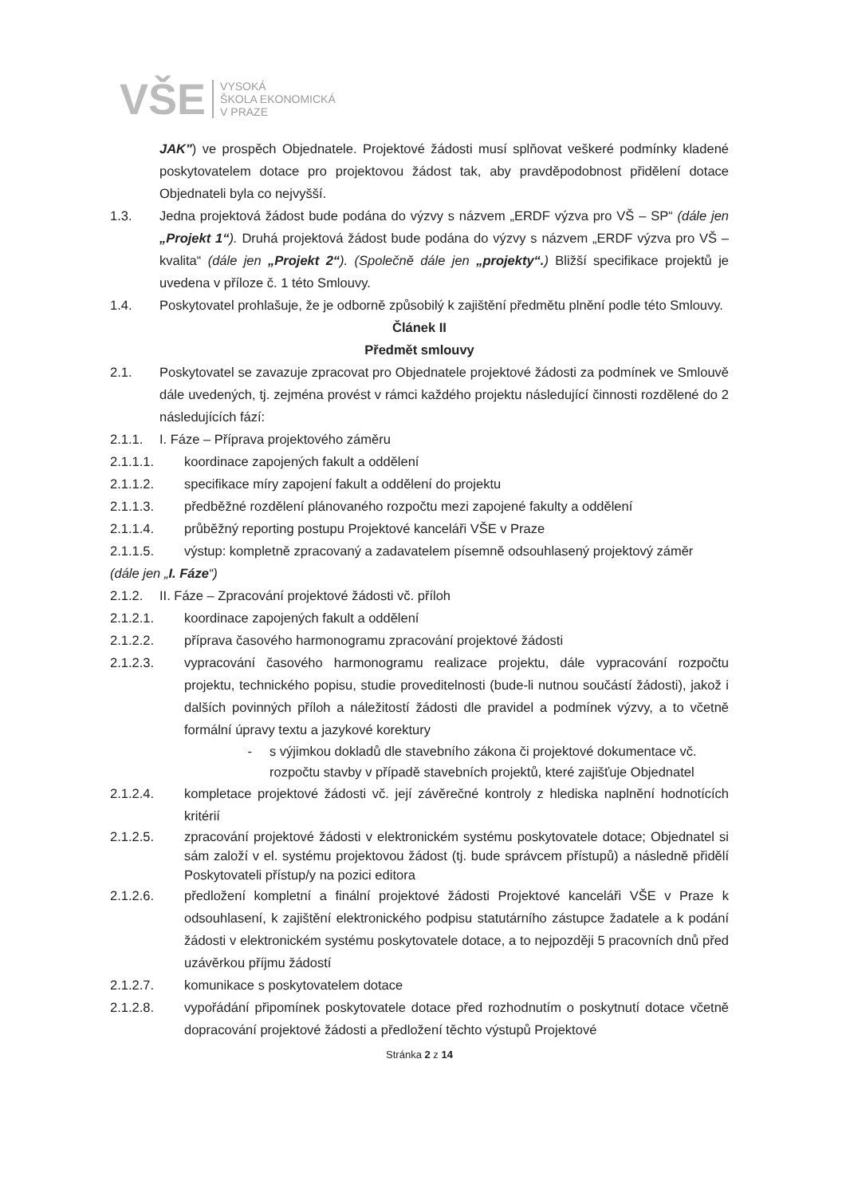VŠE
VYSOKÁ
ŠKOLA EKONOMICKÁ
V PRAZE
JAK") ve prospěch Objednatele. Projektové žádosti musí splňovat veškeré podmínky kladené poskytovatelem dotace pro projektovou žádost tak, aby pravděpodobnost přidělení dotace Objednateli byla co nejvyšší.
1.3. Jedna projektová žádost bude podána do výzvy s názvem „ERDF výzva pro VŠ – SP“ (dále jen „Projekt 1“). Druhá projektová žádost bude podána do výzvy s názvem „ERDF výzva pro VŠ – kvalita“ (dále jen „Projekt 2“). (Společně dále jen „projekty“.) Bližší specifikace projektů je uvedena v příloze č. 1 této Smlouvy.
1.4. Poskytovatel prohlašuje, že je odborně způsobilý k zajištění předmětu plnění podle této Smlouvy.
Článek II
Předmět smlouvy
2.1. Poskytovatel se zavazuje zpracovat pro Objednatele projektové žádosti za podmínek ve Smlouvě dále uvedených, tj. zejména provést v rámci každého projektu následující činnosti rozdělené do 2 následujících fází:
2.1.1. I. Fáze – Příprava projektového záměru
2.1.1.1. koordinace zapojených fakult a oddělení
2.1.1.2. specifikace míry zapojení fakult a oddělení do projektu
2.1.1.3. předběžné rozdělení plánovaného rozpočtu mezi zapojené fakulty a oddělení
2.1.1.4. průběžný reporting postupu Projektové kanceláři VŠE v Praze
2.1.1.5. výstup: kompletně zpracovaný a zadavatelem písemně odsouhlasený projektový záměr
(dále jen „I. Fáze“)
2.1.2. II. Fáze – Zpracování projektové žádosti vč. příloh
2.1.2.1. koordinace zapojených fakult a oddělení
2.1.2.2. příprava časového harmonogramu zpracování projektové žádosti
2.1.2.3. vypracování časového harmonogramu realizace projektu, dále vypracování rozpočtu projektu, technického popisu, studie proveditelnosti (bude-li nutnou součástí žádosti), jakož i dalších povinných příloh a náležitostí žádosti dle pravidel a podmínek výzvy, a to včetně formální úpravy textu a jazykové korektury
- s výjimkou dokladů dle stavebního zákona či projektové dokumentace vč. rozpočtu stavby v případě stavebních projektů, které zajišťuje Objednatel
2.1.2.4. kompletace projektové žádosti vč. její závěrečné kontroly z hlediska naplnění hodnotících kritérií
2.1.2.5. zpracování projektové žádosti v elektronickém systému poskytovatele dotace; Objednatel si sám založí v el. systému projektovou žádost (tj. bude správcem přístupů) a následně přidělí Poskytovateli přístup/y na pozici editora
2.1.2.6. předložení kompletní a finální projektové žádosti Projektové kanceláři VŠE v Praze k odsouhlasení, k zajištění elektronického podpisu statutárního zástupce žadatele a k podání žádosti v elektronickém systému poskytovatele dotace, a to nejpozději 5 pracovních dnů před uzávěrkou příjmu žádostí
2.1.2.7. komunikace s poskytovatelem dotace
2.1.2.8. vypořádání připomínek poskytovatele dotace před rozhodnutím o poskytnutí dotace včetně dopracování projektové žádosti a předložení těchto výstupů Projektové
Stránka 2 z 14